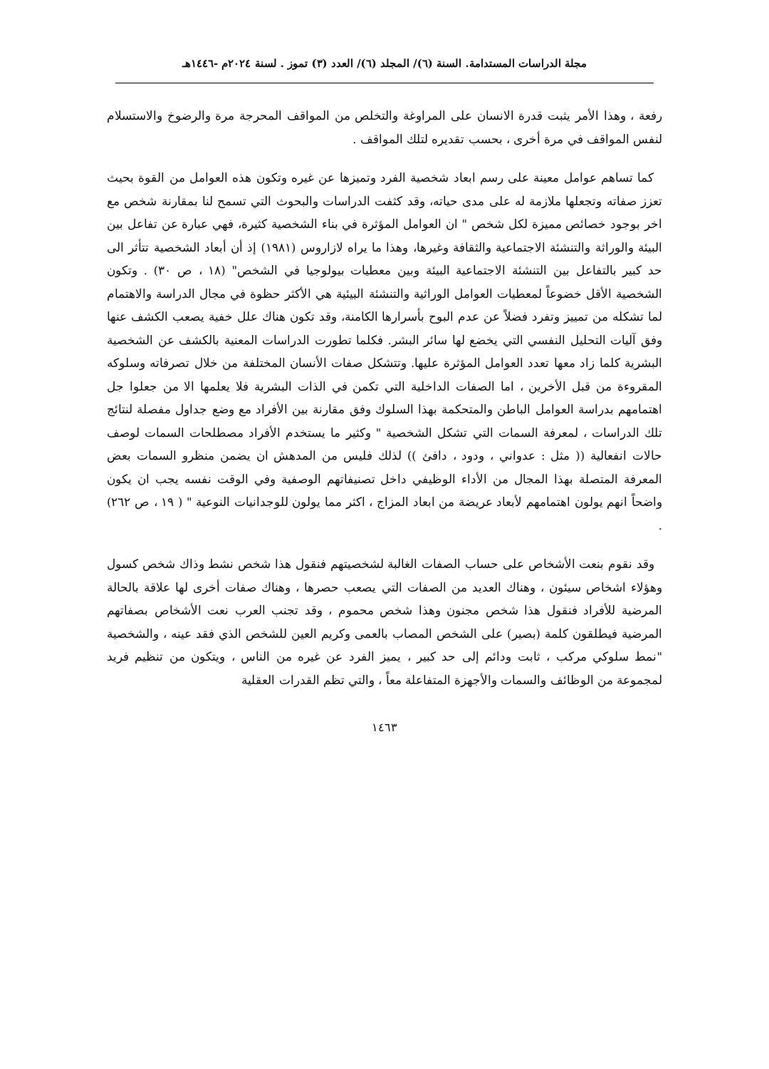مجلة الدراسات المستدامة. السنة (٦)/ المجلد (٦)/ العدد (٣) تموز . لسنة ٢٠٢٤م -١٤٤٦هـ
رفعة ، وهذا الأمر يثبت قدرة الانسان على المراوغة والتخلص من المواقف المحرجة مرة والرضوخ والاستسلام لنفس المواقف في مرة أخرى ، بحسب تقديره لتلك المواقف .
كما تساهم عوامل معينة على رسم ابعاد شخصية الفرد وتميزها عن غيره وتكون هذه العوامل من القوة بحيث تعزز صفاته وتجعلها ملازمة له على مدى حياته، وقد كثفت الدراسات والبحوث التي تسمح لنا بمقارنة شخص مع اخر بوجود خصائص مميزة لكل شخص " ان العوامل المؤثرة في بناء الشخصية كثيرة، فهي عبارة عن تفاعل بين البيئة والوراثة والتنشئة الاجتماعية والثقافة وغيرها، وهذا ما يراه لازاروس (١٩٨١) إذ أن أبعاد الشخصية تتأثر الى حد كبير بالتفاعل بين التنشئة الاجتماعية البيئة وبين معطيات بيولوجيا في الشخص" (١٨ ، ص ٣٠) . وتكون الشخصية الأقل خضوعاً لمعطيات العوامل الوراثية والتنشئة البيئية هي الأكثر حظوة في مجال الدراسة والاهتمام لما تشكله من تمييز وتفرد فضلاً عن عدم البوح بأسرارها الكامنة، وقد تكون هناك علل خفية يصعب الكشف عنها وفق آليات التحليل النفسي التي يخضع لها سائر البشر. فكلما تطورت الدراسات المعنية بالكشف عن الشخصية البشرية كلما زاد معها تعدد العوامل المؤثرة عليها. وتتشكل صفات الأنسان المختلفة من خلال تصرفاته وسلوكه المقروءة من قبل الأخرين ، اما الصفات الداخلية التي تكمن في الذات البشرية فلا يعلمها الا من جعلوا جل اهتمامهم بدراسة العوامل الباطن والمتحكمة بهذا السلوك وفق مقارنة بين الأفراد مع وضع جداول مفصلة لنتائج تلك الدراسات ، لمعرفة السمات التي تشكل الشخصية " وكثير ما يستخدم الأفراد مصطلحات السمات لوصف حالات انفعالية (( مثل : عدواني ، ودود ، دافئ )) لذلك فليس من المدهش ان يضمن منظرو السمات بعض المعرفة المتصلة بهذا المجال من الأداء الوظيفي داخل تصنيفاتهم الوصفية وفي الوقت نفسه يجب ان يكون واضحاً انهم يولون اهتمامهم لأبعاد عريضة من ابعاد المزاج ، اكثر مما يولون للوجدانيات النوعية " ( ١٩ ، ص ٢٦٢) .
وقد نقوم بنعت الأشخاص على حساب الصفات الغالبة لشخصيتهم فنقول هذا شخص نشط وذاك شخص كسول وهؤلاء اشخاص سيئون ، وهناك العديد من الصفات التي يصعب حصرها ، وهناك صفات أخرى لها علاقة بالحالة المرضية للأفراد فنقول هذا شخص مجنون وهذا شخص محموم ، وقد تجنب العرب نعت الأشخاص بصفاتهم المرضية فيطلقون كلمة (بصير) على الشخص المصاب بالعمى وكريم العين للشخص الذي فقد عينه ، والشخصية "نمط سلوكي مركب ، ثابت ودائم إلى حد كبير ، يميز الفرد عن غيره من الناس ، ويتكون من تنظيم فريد لمجموعة من الوظائف والسمات والأجهزة المتفاعلة معاً ، والتي تظم القدرات العقلية
١٤٦٣